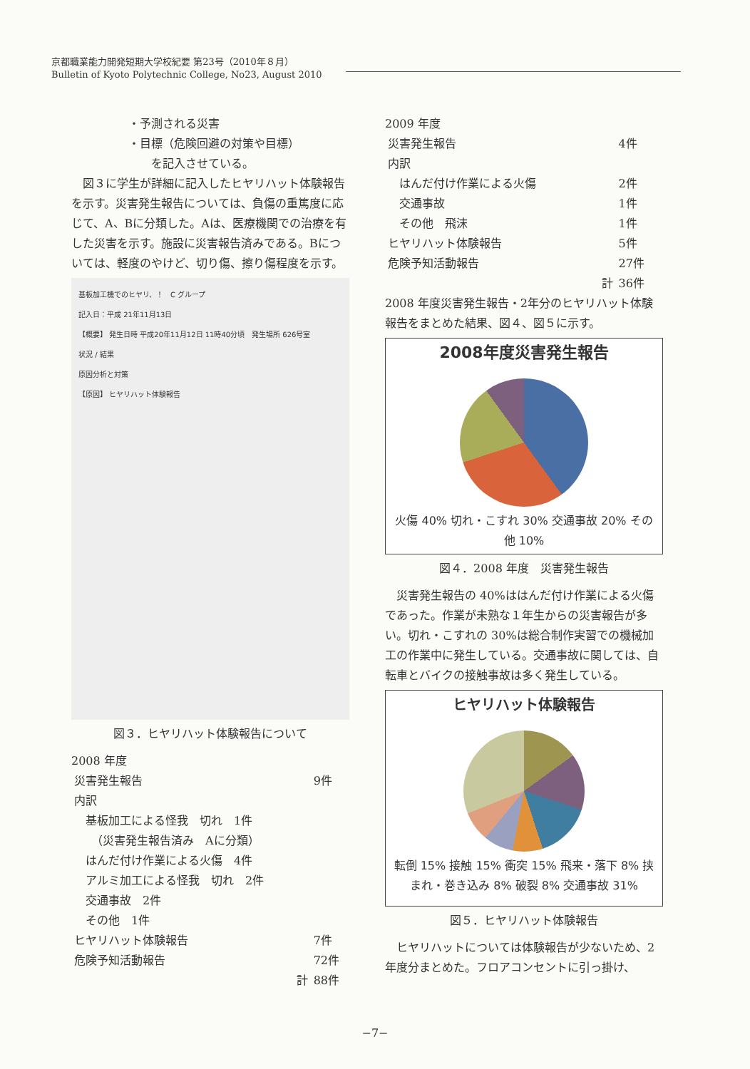京都職業能力開発短期大学校紀要 第23号（2010年８月）
Bulletin of Kyoto Polytechnic College, No23, August 2010
・予測される災害
・目標（危険回避の対策や目標）
　　を記入させている。
　図３に学生が詳細に記入したヒヤリハット体験報告を示す。災害発生報告については、負傷の重篤度に応じて、A、Bに分類した。Aは、医療機関での治療を有した災害を示す。施設に災害報告済みである。Bについては、軽度のやけど、切り傷、擦り傷程度を示す。
基板加工機でのヒヤリ、！　C グループ
記入日：平成 21年11月13日
【概要】 発生日時 平成20年11月12日 11時40分頃　発生場所 626号室
状況 / 結果
原因分析と対策
【原因】 ヒヤリハット体験報告
図３．ヒヤリハット体験報告について
2008 年度
| 災害発生報告 | 9件 |
| 内訳 | |
| 基板加工による怪我 切れ 1件 （災害発生報告済み Aに分類） | |
| はんだ付け作業による火傷 4件 | |
| アルミ加工による怪我 切れ 2件 | |
| 交通事故 2件 | |
| その他 1件 | |
| ヒヤリハット体験報告 | 7件 |
| 危険予知活動報告 | 72件 |
| 計 | 88件 |
2009 年度
| 災害発生報告 | 4件 |
| 内訳 | |
| はんだ付け作業による火傷 | 2件 |
| 交通事故 | 1件 |
| その他 飛沫 | 1件 |
| ヒヤリハット体験報告 | 5件 |
| 危険予知活動報告 | 27件 |
| 計 | 36件 |
2008 年度災害発生報告・2年分のヒヤリハット体験報告をまとめた結果、図４、図５に示す。
2008年度災害発生報告
火傷 40% 切れ・こすれ 30% 交通事故 20% その他 10%
図４．2008 年度　災害発生報告
　災害発生報告の 40%ははんだ付け作業による火傷であった。作業が未熟な１年生からの災害報告が多い。切れ・こすれの 30%は総合制作実習での機械加工の作業中に発生している。交通事故に関しては、自転車とバイクの接触事故は多く発生している。
ヒヤリハット体験報告
転倒 15% 接触 15% 衝突 15% 飛来・落下 8% 挟まれ・巻き込み 8% 破裂 8% 交通事故 31%
図５．ヒヤリハット体験報告
　ヒヤリハットについては体験報告が少ないため、2年度分まとめた。フロアコンセントに引っ掛け、
−7−